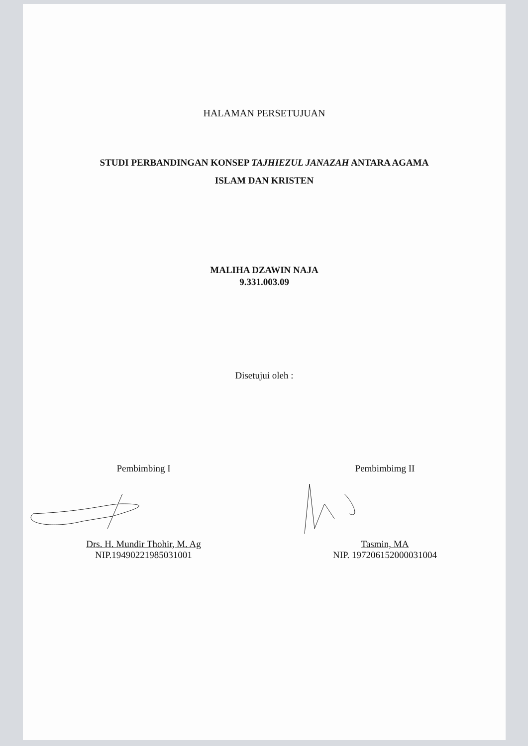HALAMAN PERSETUJUAN
STUDI PERBANDINGAN KONSEP TAJHIEZUL JANAZAH ANTARA AGAMA
ISLAM DAN KRISTEN
MALIHA DZAWIN NAJA
9.331.003.09
Disetujui oleh :
Pembimbing I
Drs. H. Mundir Thohir, M. Ag
NIP.19490221985031001
Pembimbimg II
Tasmin, MA
NIP. 197206152000031004